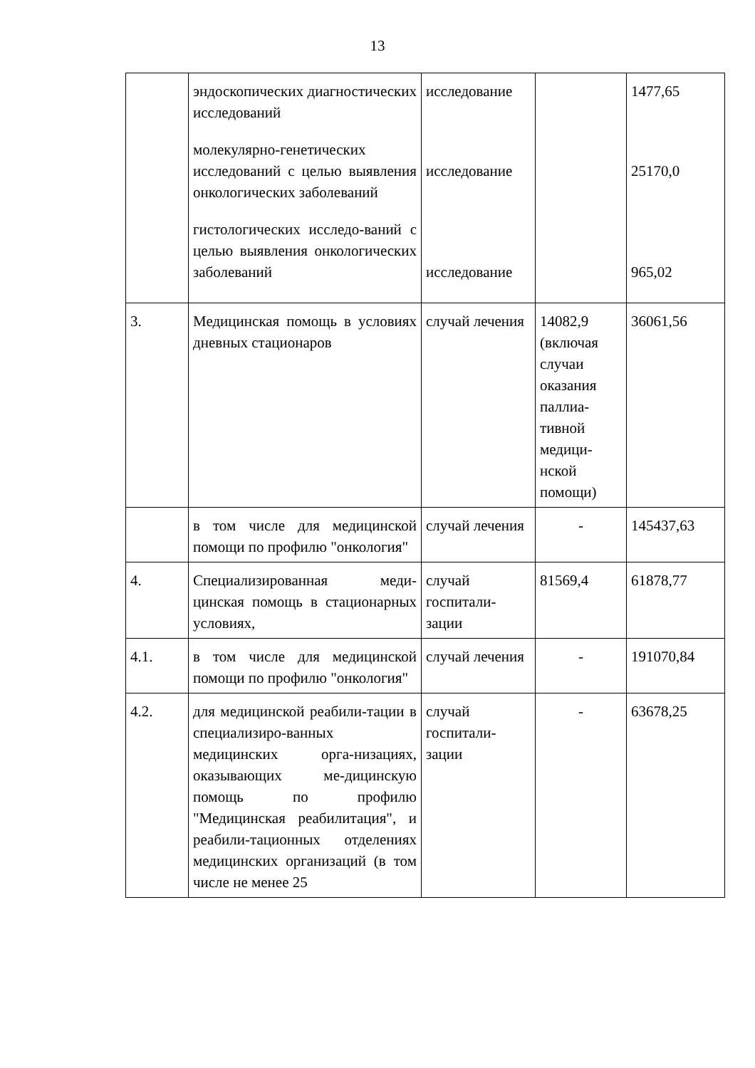13
| | эндоскопических диагностических исследований молекулярно-генетических исследований с целью выявления онкологических заболеваний гистологических исследо-ваний с целью выявления онкологических заболеваний | исследование исследование исследование | | 1477,65 25170,0 965,02 |
| 3. | Медицинская помощь в условиях дневных стационаров | случай лечения | 14082,9 (включая случаи оказания паллиа-тивной медици-нской помощи) | 36061,56 |
| | в том числе для медицинской помощи по профилю "онкология" | случай лечения | - | 145437,63 |
| 4. | Специализированная меди-цинская помощь в стационарных условиях, | случай госпитали-зации | 81569,4 | 61878,77 |
| 4.1. | в том числе для медицинской помощи по профилю "онкология" | случай лечения | - | 191070,84 |
| 4.2. | для медицинской реабили-тации в специализиро-ванных медицинских орга-низациях, оказывающих ме-дицинскую помощь по профилю "Медицинская реабилитация", и реабили-тационных отделениях медицинских организаций (в том числе не менее 25 | случай госпитали-зации | - | 63678,25 |